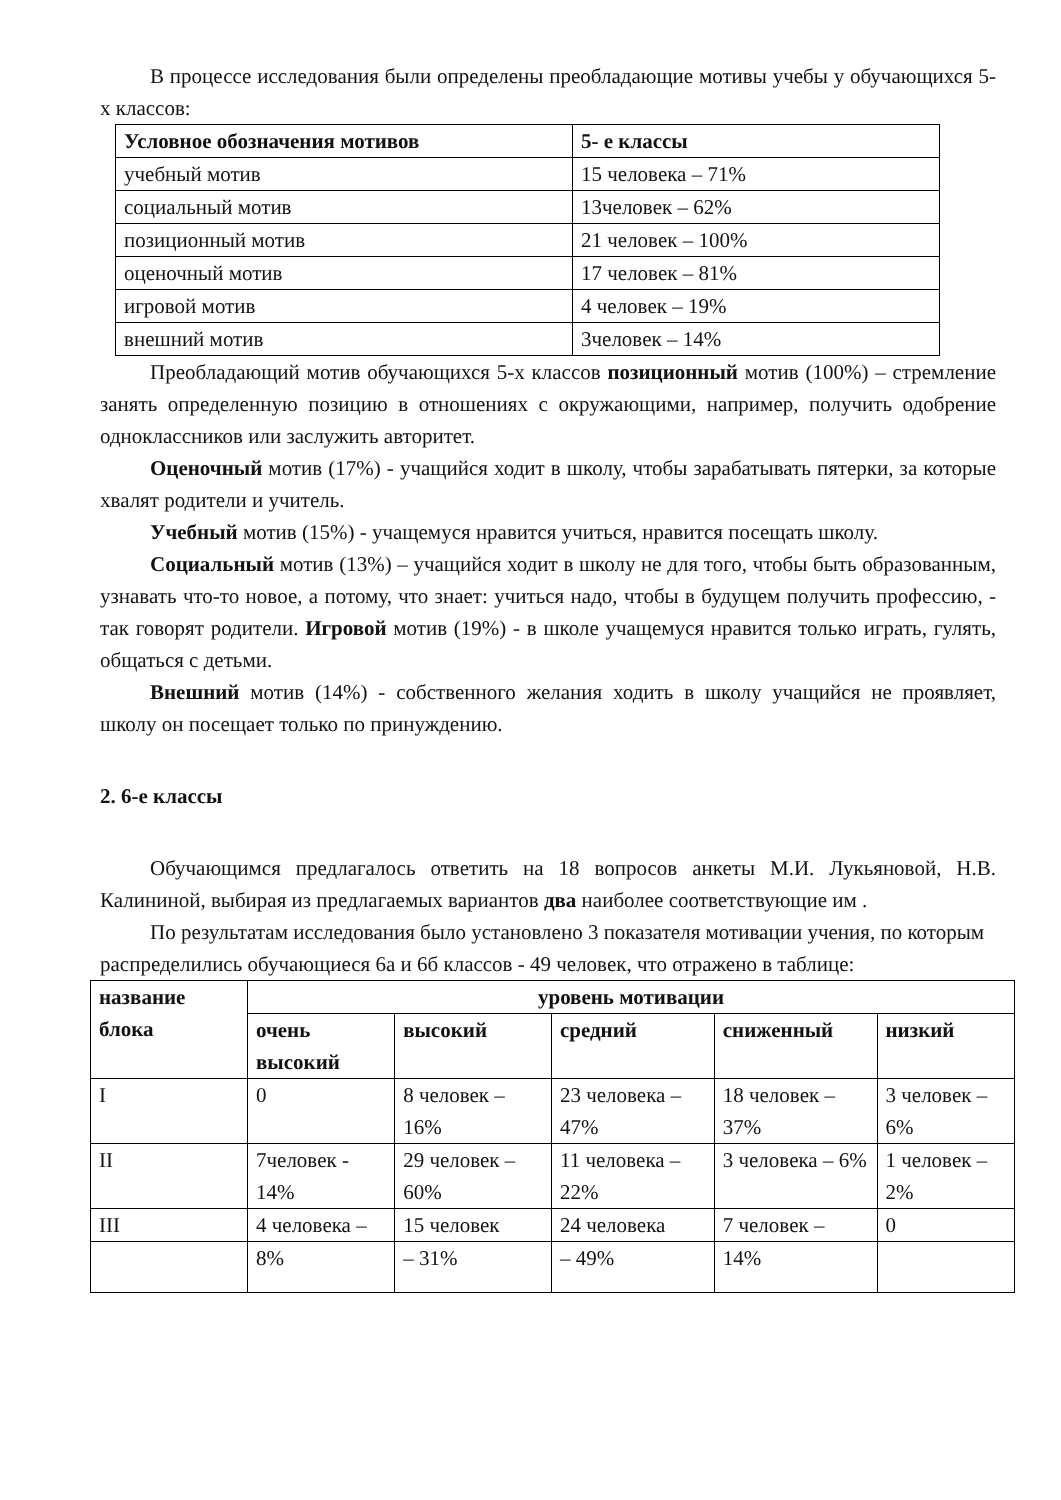В процессе исследования были определены преобладающие мотивы учебы у обучающихся 5-х классов:
| Условное обозначения мотивов | 5- е классы |
| --- | --- |
| учебный мотив | 15 человека – 71% |
| социальный мотив | 13человек – 62% |
| позиционный мотив | 21 человек – 100% |
| оценочный мотив | 17 человек – 81% |
| игровой мотив | 4 человек – 19% |
| внешний мотив | 3человек – 14% |
Преобладающий мотив обучающихся 5-х классов позиционный мотив (100%) – стремление занять определенную позицию в отношениях с окружающими, например, получить одобрение одноклассников или заслужить авторитет.
Оценочный мотив (17%) - учащийся ходит в школу, чтобы зарабатывать пятерки, за которые хвалят родители и учитель.
Учебный мотив (15%) - учащемуся нравится учиться, нравится посещать школу.
Социальный мотив (13%) – учащийся ходит в школу не для того, чтобы быть образованным, узнавать что-то новое, а потому, что знает: учиться надо, чтобы в будущем получить профессию, - так говорят родители. Игровой мотив (19%) - в школе учащемуся нравится только играть, гулять, общаться с детьми.
Внешний мотив (14%) - собственного желания ходить в школу учащийся не проявляет, школу он посещает только по принуждению.
2. 6-е классы
Обучающимся предлагалось ответить на 18 вопросов анкеты М.И. Лукьяновой, Н.В. Калининой, выбирая из предлагаемых вариантов два наиболее соответствующие им .
По результатам исследования было установлено 3 показателя мотивации учения, по которым распределились обучающиеся 6а и 6б классов - 49 человек, что отражено в таблице:
| название блока | уровень мотивации | | | | |
| --- | --- | --- | --- | --- | --- |
| | очень высокий | высокий | средний | сниженный | низкий |
| I | 0 | 8 человек – 16% | 23 человека – 47% | 18 человек – 37% | 3 человек – 6% |
| II | 7человек - 14% | 29 человек – 60% | 11 человека – 22% | 3 человека – 6% | 1 человек – 2% |
| III | 4 человека – | 15 человек | 24 человека | 7 человек – | 0 |
| | 8% | – 31% | – 49% | 14% | |